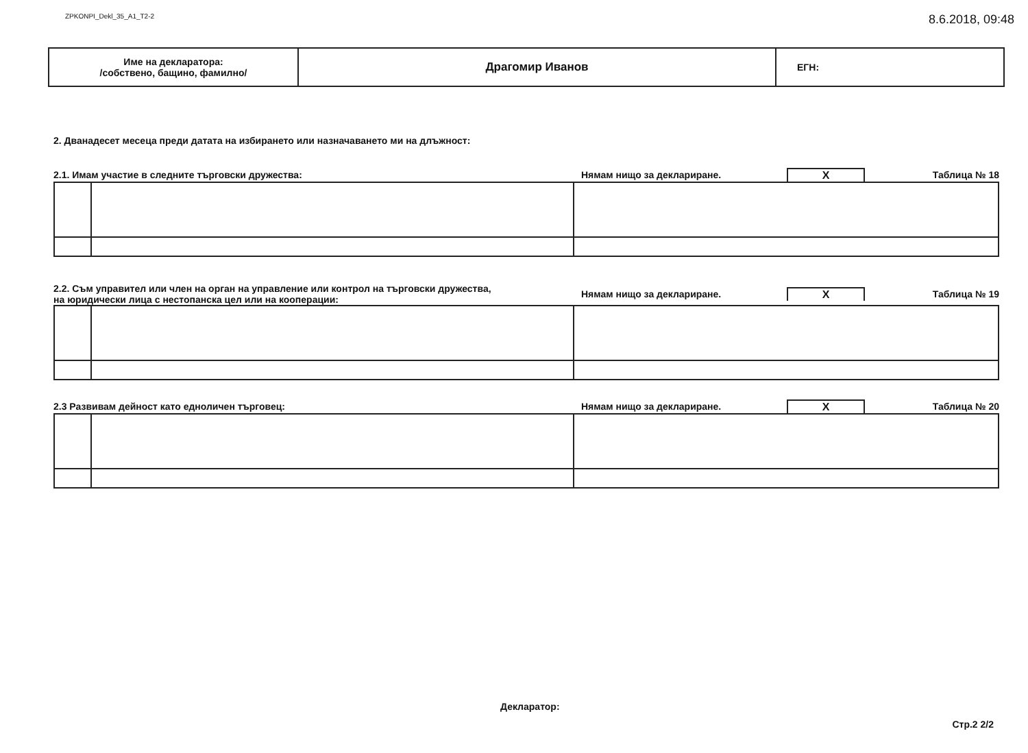ZPKONPI_Dekl_35_A1_T2-2 8.6.2018, 09:48
| Име на декларатора: /собствено, бащино, фамилно/ | Драгомир Иванов | ЕГН: |
2. Дванадесет месеца преди датата на избирането или назначаването ми на длъжност:
2.1. Имам участие в следните търговски дружества: Нямам нищо за деклариране. X Таблица № 18
2.2. Съм управител или член на орган на управление или контрол на търговски дружества,
на юридически лица с нестопанска цел или на кооперации: Нямам нищо за деклариране. X Таблица № 19
2.3 Развивам дейност като едноличен търговец: Нямам нищо за деклариране. X Таблица № 20
Декларатор:
Стр.2 2/2